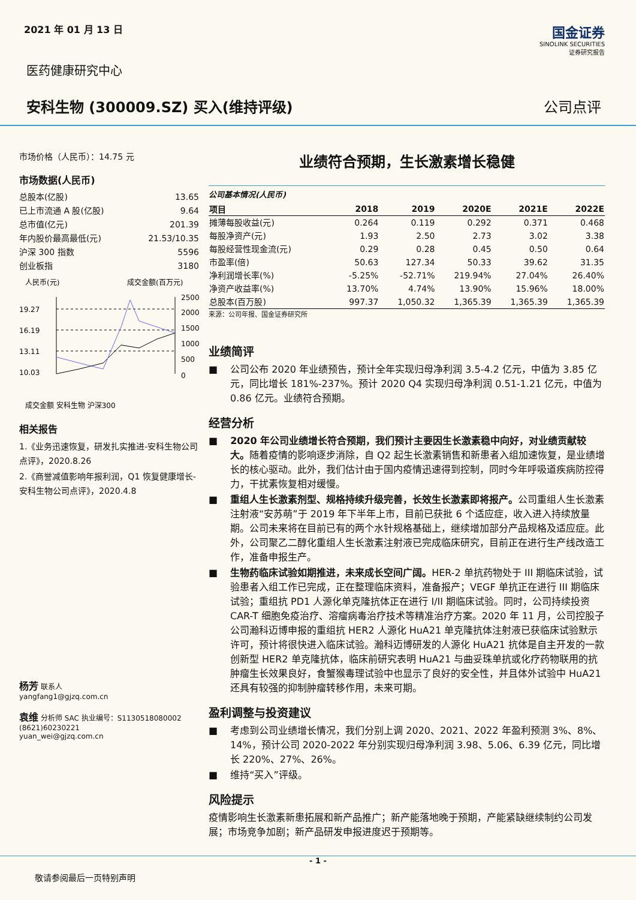2021 年 01 月 13 日
国金证券
SINOLINK SECURITIES
证券研究报告
医药健康研究中心
安科生物 (300009.SZ) 买入(维持评级) 公司点评
市场价格（人民币）：14.75 元
市场数据(人民币)
总股本(亿股) 13.65
已上市流通 A 股(亿股) 9.64
总市值(亿元) 201.39
年内股价最高最低(元) 21.53/10.35
沪深 300 指数 5596
创业板指 3180
人民币(元)
成交金额(百万元)
19.27
16.19
13.11
10.03
2500
2000
1500
1000
500
0
成交金额 安科生物 沪深300
相关报告
1.《业务迅速恢复，研发扎实推进-安科生物公司点评》，2020.8.26
2.《商誉减值影响年报利润，Q1 恢复健康增长-安科生物公司点评》，2020.4.8
杨芳 联系人
yangfang1@gjzq.com.cn
袁维 分析师 SAC 执业编号：S1130518080002
(8621)60230221
yuan_wei@gjzq.com.cn
业绩符合预期，生长激素增长稳健
公司基本情况(人民币)
| 项目 | 2018 | 2019 | 2020E | 2021E | 2022E |
| --- | --- | --- | --- | --- | --- |
| 摊薄每股收益(元) | 0.264 | 0.119 | 0.292 | 0.371 | 0.468 |
| 每股净资产(元) | 1.93 | 2.50 | 2.73 | 3.02 | 3.38 |
| 每股经营性现金流(元) | 0.29 | 0.28 | 0.45 | 0.50 | 0.64 |
| 市盈率(倍) | 50.63 | 127.34 | 50.33 | 39.62 | 31.35 |
| 净利润增长率(%) | -5.25% | -52.71% | 219.94% | 27.04% | 26.40% |
| 净资产收益率(%) | 13.70% | 4.74% | 13.90% | 15.96% | 18.00% |
| 总股本(百万股) | 997.37 | 1,050.32 | 1,365.39 | 1,365.39 | 1,365.39 |
来源：公司年报、国金证券研究所
业绩简评
■ 　公司公布 2020 年业绩预告，预计全年实现归母净利润 3.5-4.2 亿元，中值为 3.85 亿元，同比增长 181%-237%。预计 2020 Q4 实现归母净利润 0.51-1.21 亿元，中值为 0.86 亿元。业绩符合预期。
经营分析
■ 　2020 年公司业绩增长符合预期，我们预计主要因生长激素稳中向好，对业绩贡献较大。随着疫情的影响逐步消除，自 Q2 起生长激素销售和新患者入组加速恢复，是业绩增长的核心驱动。此外，我们估计由于国内疫情迅速得到控制，同时今年呼吸道疾病防控得力，干扰素恢复相对缓慢。
■ 　重组人生长激素剂型、规格持续升级完善，长效生长激素即将报产。公司重组人生长激素注射液“安苏萌”于 2019 年下半年上市，目前已获批 6 个适应症，收入进入持续放量期。公司未来将在目前已有的两个水针规格基础上，继续增加部分产品规格及适应症。此外，公司聚乙二醇化重组人生长激素注射液已完成临床研究，目前正在进行生产线改造工作，准备申报生产。
■ 　生物药临床试验如期推进，未来成长空间广阔。HER-2 单抗药物处于 III 期临床试验，试验患者入组工作已完成，正在整理临床资料，准备报产；VEGF 单抗正在进行 III 期临床试验；重组抗 PD1 人源化单克隆抗体正在进行 I/II 期临床试验。同时，公司持续投资 CAR-T 细胞免疫治疗、溶瘤病毒治疗技术等精准治疗方案。2020 年 11 月，公司控股子公司瀚科迈博申报的重组抗 HER2 人源化 HuA21 单克隆抗体注射液已获临床试验默示许可，预计将很快进入临床试验。瀚科迈博研发的人源化 HuA21 抗体是自主开发的一款创新型 HER2 单克隆抗体，临床前研究表明 HuA21 与曲妥珠单抗或化疗药物联用的抗肿瘤生长效果良好，食蟹猴毒理试验中也显示了良好的安全性，并且体外试验中 HuA21 还具有较强的抑制肿瘤转移作用，未来可期。
盈利调整与投资建议
■ 　考虑到公司业绩增长情况，我们分别上调 2020、2021、2022 年盈利预测 3%、8%、14%，预计公司 2020-2022 年分别实现归母净利润 3.98、5.06、6.39 亿元，同比增长 220%、27%、26%。
■ 　维持“买入”评级。
风险提示
疫情影响生长激素新患拓展和新产品推广；新产能落地晚于预期，产能紧缺继续制约公司发展；市场竞争加剧；新产品研发申报进度迟于预期等。
- 1 -
敬请参阅最后一页特别声明